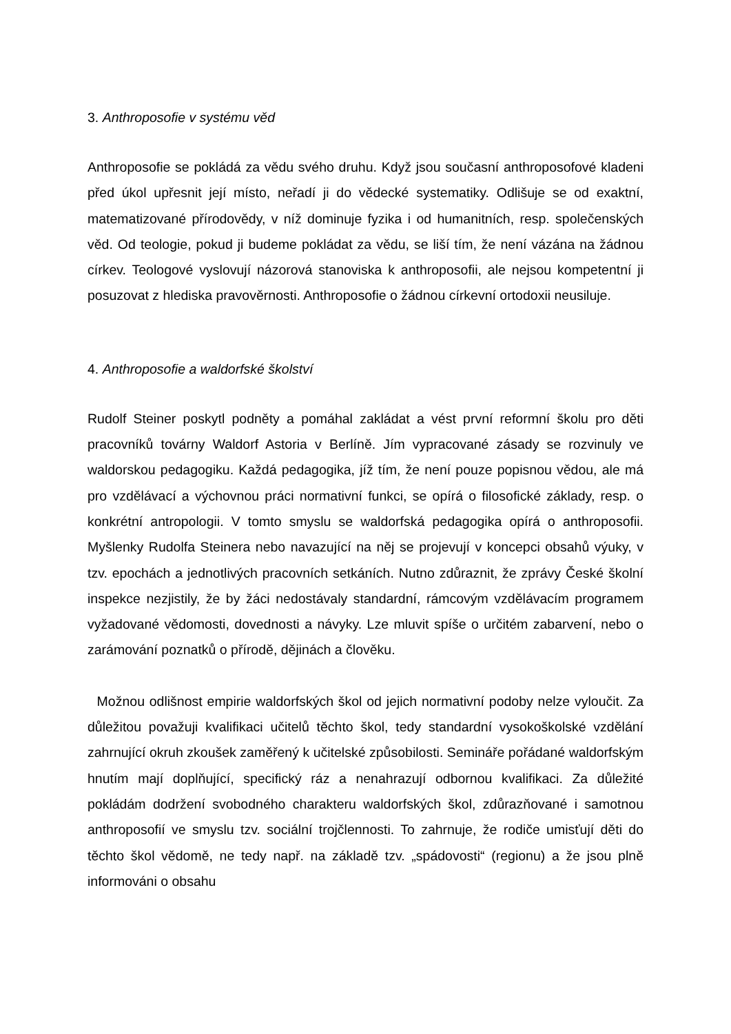3. Anthroposofie v systému věd
Anthroposofie se pokládá za vědu svého druhu. Když jsou současní anthroposofové kladeni před úkol upřesnit její místo, neřadí ji do vědecké systematiky. Odlišuje se od exaktní, matematizované přírodovědy, v níž dominuje fyzika i od humanitních, resp. společenských věd. Od teologie, pokud ji budeme pokládat za vědu, se liší tím, že není vázána na žádnou církev. Teologové vyslovují názorová stanoviska k anthroposofii, ale nejsou kompetentní ji posuzovat z hlediska pravověrnosti. Anthroposofie o žádnou církevní ortodoxii neusiluje.
4. Anthroposofie a waldorfské školství
Rudolf Steiner poskytl podněty a pomáhal zakládat a vést první reformní školu pro děti pracovníků továrny Waldorf Astoria v Berlíně. Jím vypracované zásady se rozvinuly ve waldorskou pedagogiku. Každá pedagogika, jíž tím, že není pouze popisnou vědou, ale má pro vzdělávací a výchovnou práci normativní funkci, se opírá o filosofické základy, resp. o konkrétní antropologii. V tomto smyslu se waldorfská pedagogika opírá o anthroposofii. Myšlenky Rudolfa Steinera nebo navazující na něj se projevují v koncepci obsahů výuky, v tzv. epochách a jednotlivých pracovních setkáních. Nutno zdůraznit, že zprávy České školní inspekce nezjistily, že by žáci nedostávaly standardní, rámcovým vzdělávacím programem vyžadované vědomosti, dovednosti a návyky. Lze mluvit spíše o určitém zabarvení, nebo o zarámování poznatků o přírodě, dějinách a člověku.
Možnou odlišnost empirie waldorfských škol od jejich normativní podoby nelze vyloučit. Za důležitou považuji kvalifikaci učitelů těchto škol, tedy standardní vysokoškolské vzdělání zahrnující okruh zkoušek zaměřený k učitelské způsobilosti. Semináře pořádané waldorfským hnutím mají doplňující, specifický ráz a nenahrazují odbornou kvalifikaci. Za důležité pokládám dodržení svobodného charakteru waldorfských škol, zdůrazňované i samotnou anthroposofií ve smyslu tzv. sociální trojčlennosti. To zahrnuje, že rodiče umisťují děti do těchto škol vědomě, ne tedy např. na základě tzv. „spádovosti“ (regionu) a že jsou plně informováni o obsahu